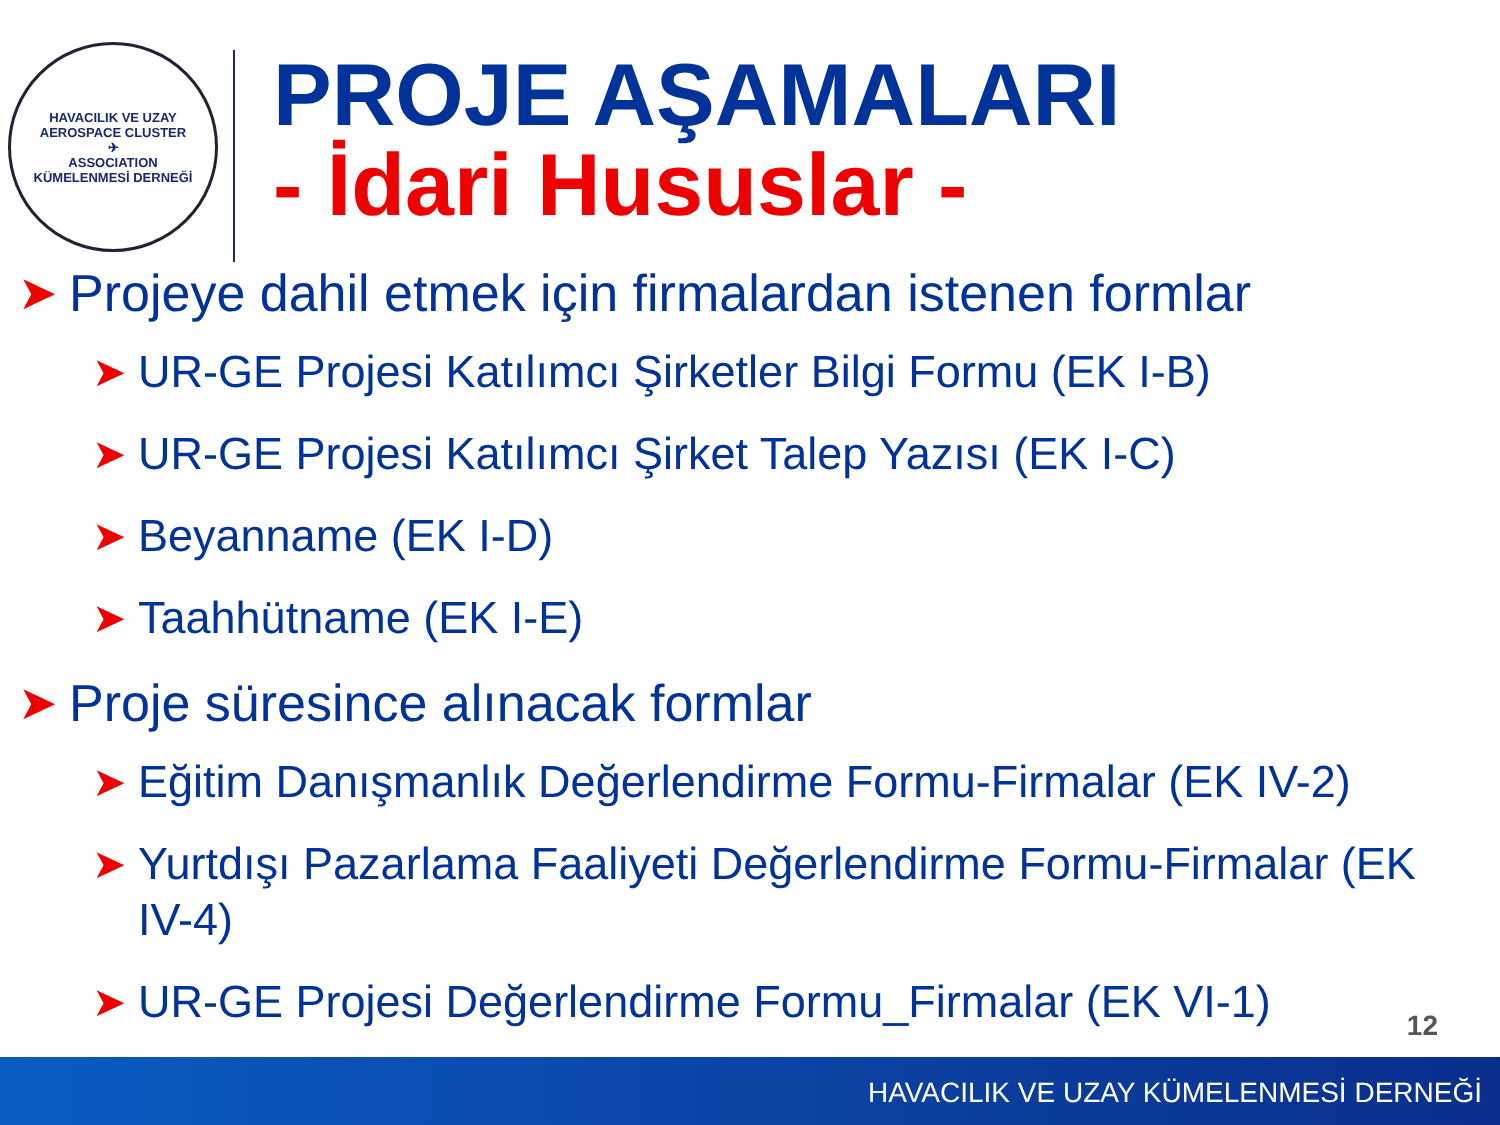HAVACILIK VE UZAY
AEROSPACE CLUSTER
✈
ASSOCIATION
KÜMELENMESİ DERNEĞİ
PROJE AŞAMALARI
- İdari Hususlar -
➤ Projeye dahil etmek için firmalardan istenen formlar
➤ UR-GE Projesi Katılımcı Şirketler Bilgi Formu (EK I-B)
➤ UR-GE Projesi Katılımcı Şirket Talep Yazısı (EK I-C)
➤ Beyanname (EK I-D)
➤ Taahhütname (EK I-E)
➤ Proje süresince alınacak formlar
➤ Eğitim Danışmanlık Değerlendirme Formu-Firmalar (EK IV-2)
➤ Yurtdışı Pazarlama Faaliyeti Değerlendirme Formu-Firmalar (EK IV-4)
➤ UR-GE Projesi Değerlendirme Formu_Firmalar (EK VI-1)
12
HAVACILIK VE UZAY KÜMELENMESİ DERNEĞİ